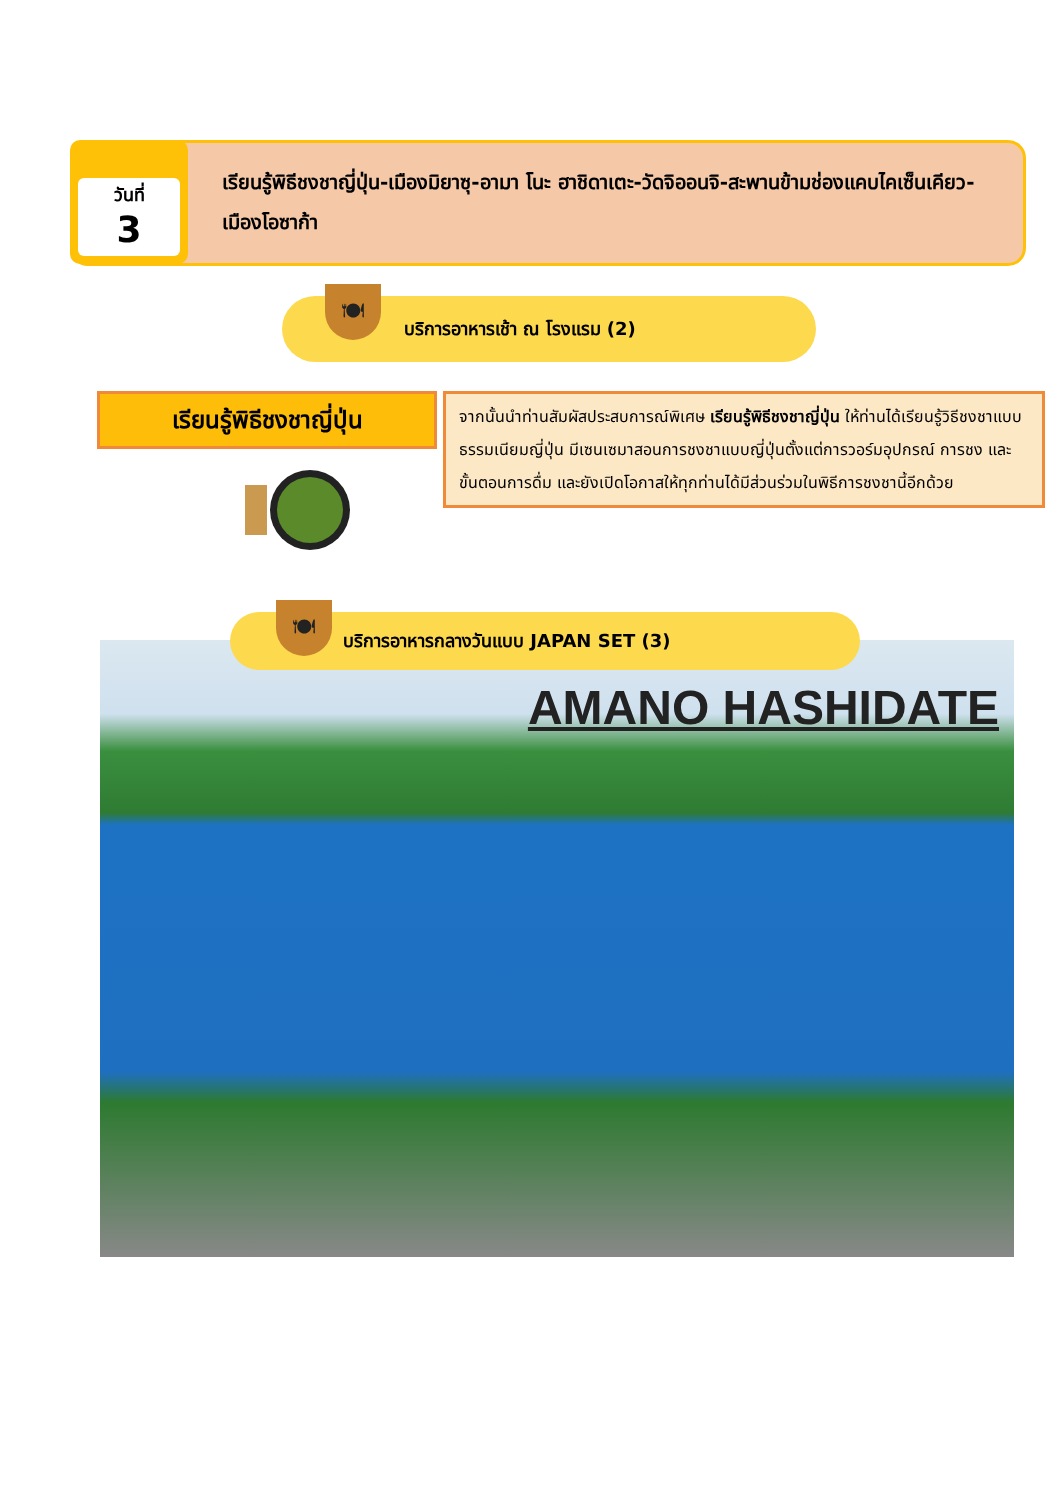วันที่
3
เรียนรู้พิธีชงชาญี่ปุ่น-เมืองมิยาซุ-อามา โนะ ฮาชิดาเตะ-วัดจิออนจิ-สะพานข้ามช่องแคบไคเซ็นเคียว-เมืองโอซาก้า
บริการอาหารเช้า ณ โรงแรม (2) 🍽
เรียนรู้พิธีชงชาญี่ปุ่น
จากนั้นนำท่านสัมผัสประสบการณ์พิเศษ เรียนรู้พิธีชงชาญี่ปุ่น ให้ท่านได้เรียนรู้วิธีชงชาแบบธรรมเนียมญี่ปุ่น มีเซนเซมาสอนการชงชาแบบญี่ปุ่นตั้งแต่การวอร์มอุปกรณ์ การชง และขั้นตอนการดื่ม และยังเปิดโอกาสให้ทุกท่านได้มีส่วนร่วมในพิธีการชงชานี้อีกด้วย
AMANO HASHIDATE
บริการอาหารกลางวันแบบ JAPAN SET (3) 🍽